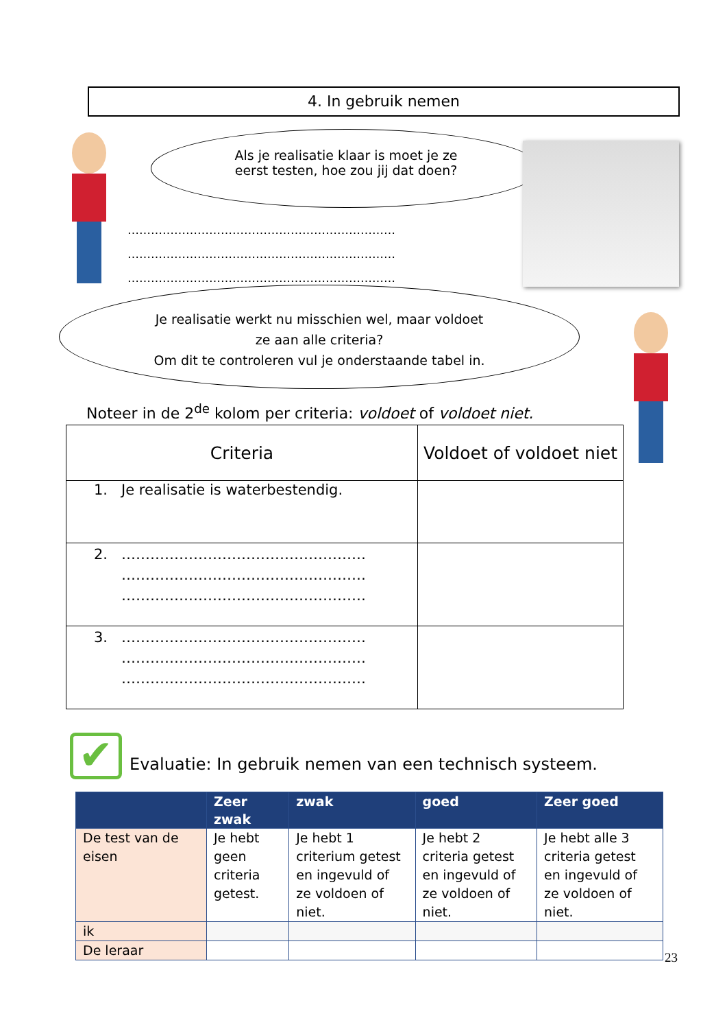4. In gebruik nemen
Als je realisatie klaar is moet je ze
eerst testen, hoe zou jij dat doen?
……………………………………………………………
……………………………………………………………
……………………………………………………………
Je realisatie werkt nu misschien wel, maar voldoet
ze aan alle criteria?
Om dit te controleren vul je onderstaande tabel in.
Noteer in de 2<sup>de</sup> kolom per criteria: voldoet of voldoet niet.
| Criteria | Voldoet of voldoet niet |
| --- | --- |
| 1. Je realisatie is waterbestendig. | |
| 2. …………………………………………… …………………………………………… …………………………………………… | |
| 3. …………………………………………… …………………………………………… …………………………………………… | |
✔
Evaluatie: In gebruik nemen van een technisch systeem.
| | Zeer zwak | zwak | goed | Zeer goed |
| --- | --- | --- | --- | --- |
| De test van de eisen | Je hebt geen criteria getest. | Je hebt 1 criterium getest en ingevuld of ze voldoen of niet. | Je hebt 2 criteria getest en ingevuld of ze voldoen of niet. | Je hebt alle 3 criteria getest en ingevuld of ze voldoen of niet. |
| ik | | | | |
| De leraar | | | | |
23